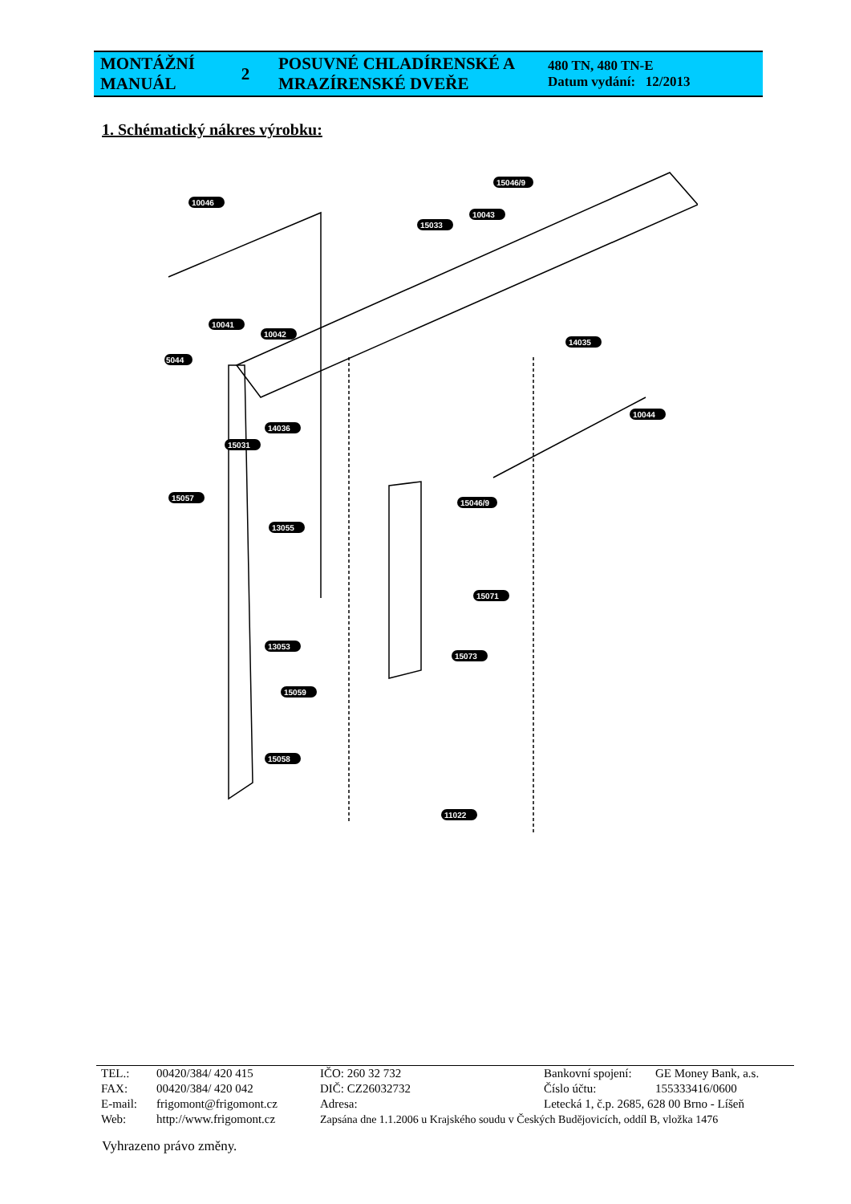| MONTÁŽNÍ MANUÁL | 2 | POSUVNÉ CHLADÍRENSKÉ A MRAZÍRENSKÉ DVEŘE | 480 TN, 480 TN-E Datum vydání: 12/2013 |
1. Schématický nákres výrobku:
10046
15046/9
10043
15033
10041
10042
14035
5044
10044
14036
15031
15057
15046/9
13055
15071
13053
15073
15059
15058
11022
| TEL.: | 00420/384/ 420 415 | IČO: 260 32 732 | Bankovní spojení: | GE Money Bank, a.s. |
| FAX: | 00420/384/ 420 042 | DIČ: CZ26032732 | Číslo účtu: | 155333416/0600 |
| E-mail: | frigomont@frigomont.cz | Adresa: | Letecká 1, č.p. 2685, 628 00 Brno - Líšeň | |
| Web: | http://www.frigomont.cz | Zapsána dne 1.1.2006 u Krajského soudu v Českých Budějovicích, oddíl B, vložka 1476 | | |
Vyhrazeno právo změny.